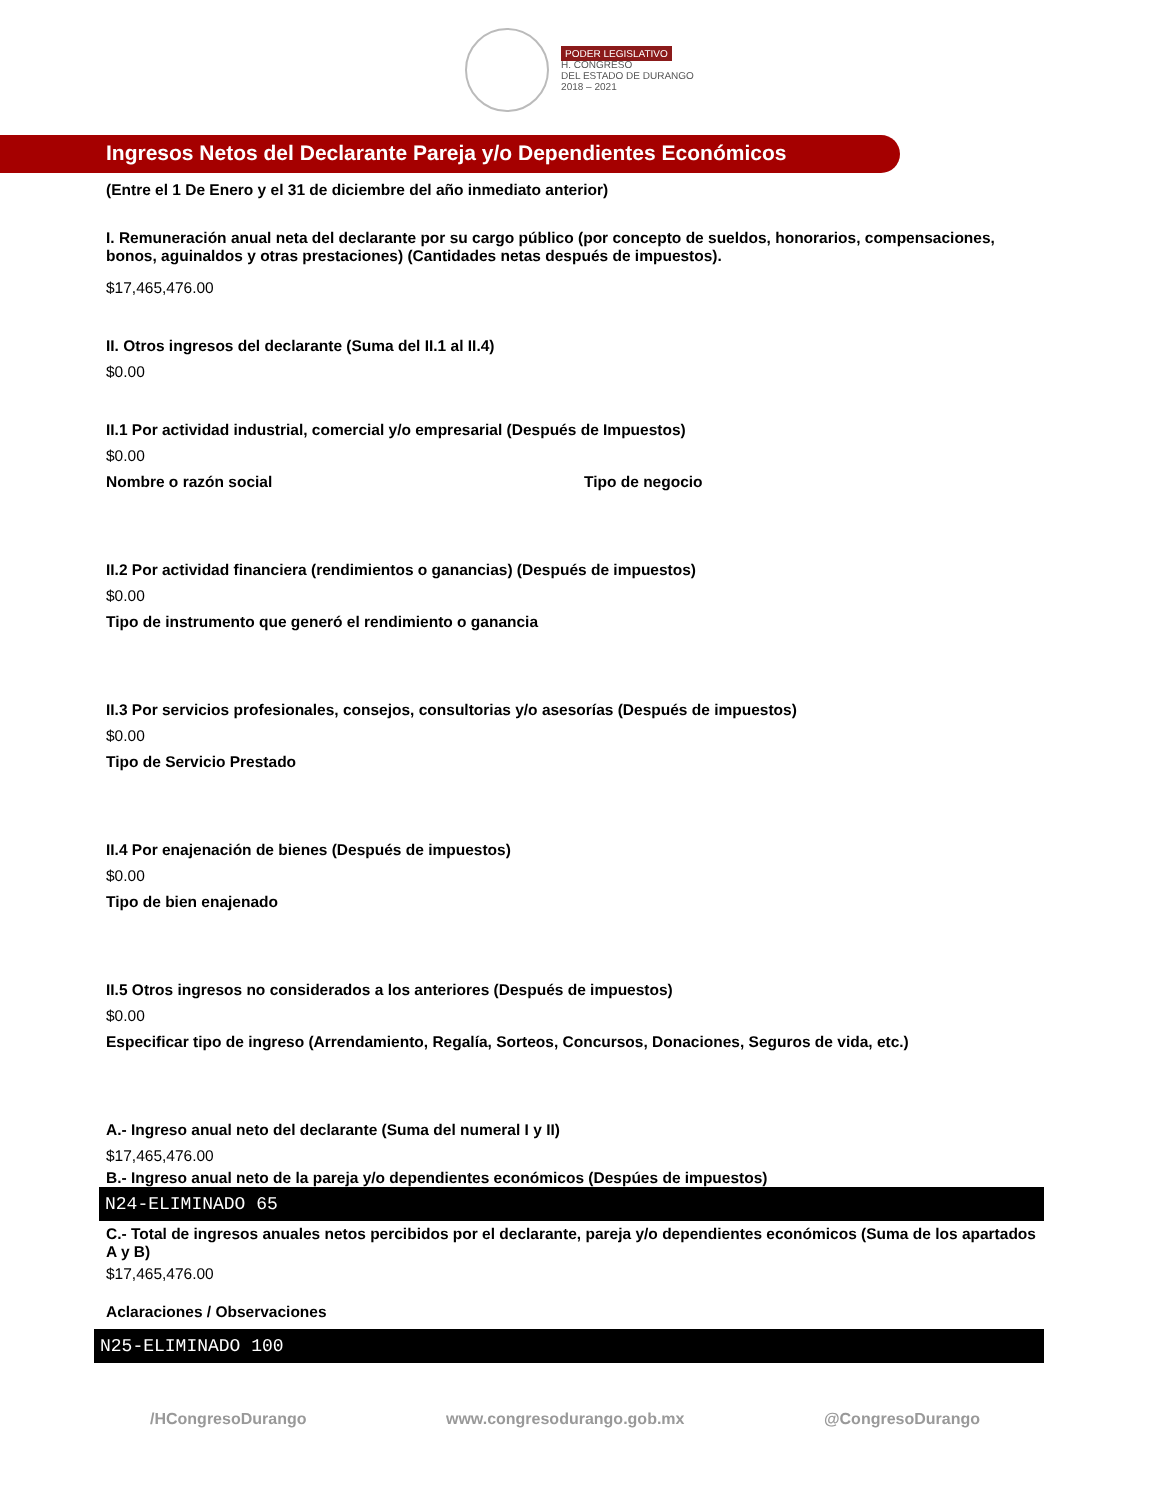PODER LEGISLATIVO
H. CONGRESO
DEL ESTADO DE DURANGO
2018 – 2021
Ingresos Netos del Declarante Pareja y/o Dependientes Económicos
(Entre el 1 De Enero y el 31 de diciembre del año inmediato anterior)
I. Remuneración anual neta del declarante por su cargo público (por concepto de sueldos, honorarios, compensaciones, bonos, aguinaldos y otras prestaciones) (Cantidades netas después de impuestos).
$17,465,476.00
II. Otros ingresos del declarante (Suma del II.1 al II.4)
$0.00
II.1 Por actividad industrial, comercial y/o empresarial (Después de Impuestos)
$0.00
Nombre o razón social Tipo de negocio
II.2 Por actividad financiera (rendimientos o ganancias) (Después de impuestos)
$0.00
Tipo de instrumento que generó el rendimiento o ganancia
II.3 Por servicios profesionales, consejos, consultorias y/o asesorías (Después de impuestos)
$0.00
Tipo de Servicio Prestado
II.4 Por enajenación de bienes (Después de impuestos)
$0.00
Tipo de bien enajenado
II.5 Otros ingresos no considerados a los anteriores (Después de impuestos)
$0.00
Especificar tipo de ingreso (Arrendamiento, Regalía, Sorteos, Concursos, Donaciones, Seguros de vida, etc.)
A.- Ingreso anual neto del declarante (Suma del numeral I y II)
$17,465,476.00
B.- Ingreso anual neto de la pareja y/o dependientes económicos (Despúes de impuestos)
N24-ELIMINADO 65
C.- Total de ingresos anuales netos percibidos por el declarante, pareja y/o dependientes económicos (Suma de los apartados A y B)
$17,465,476.00
Aclaraciones / Observaciones
N25-ELIMINADO 100
/HCongresoDurango www.congresodurango.gob.mx @CongresoDurango